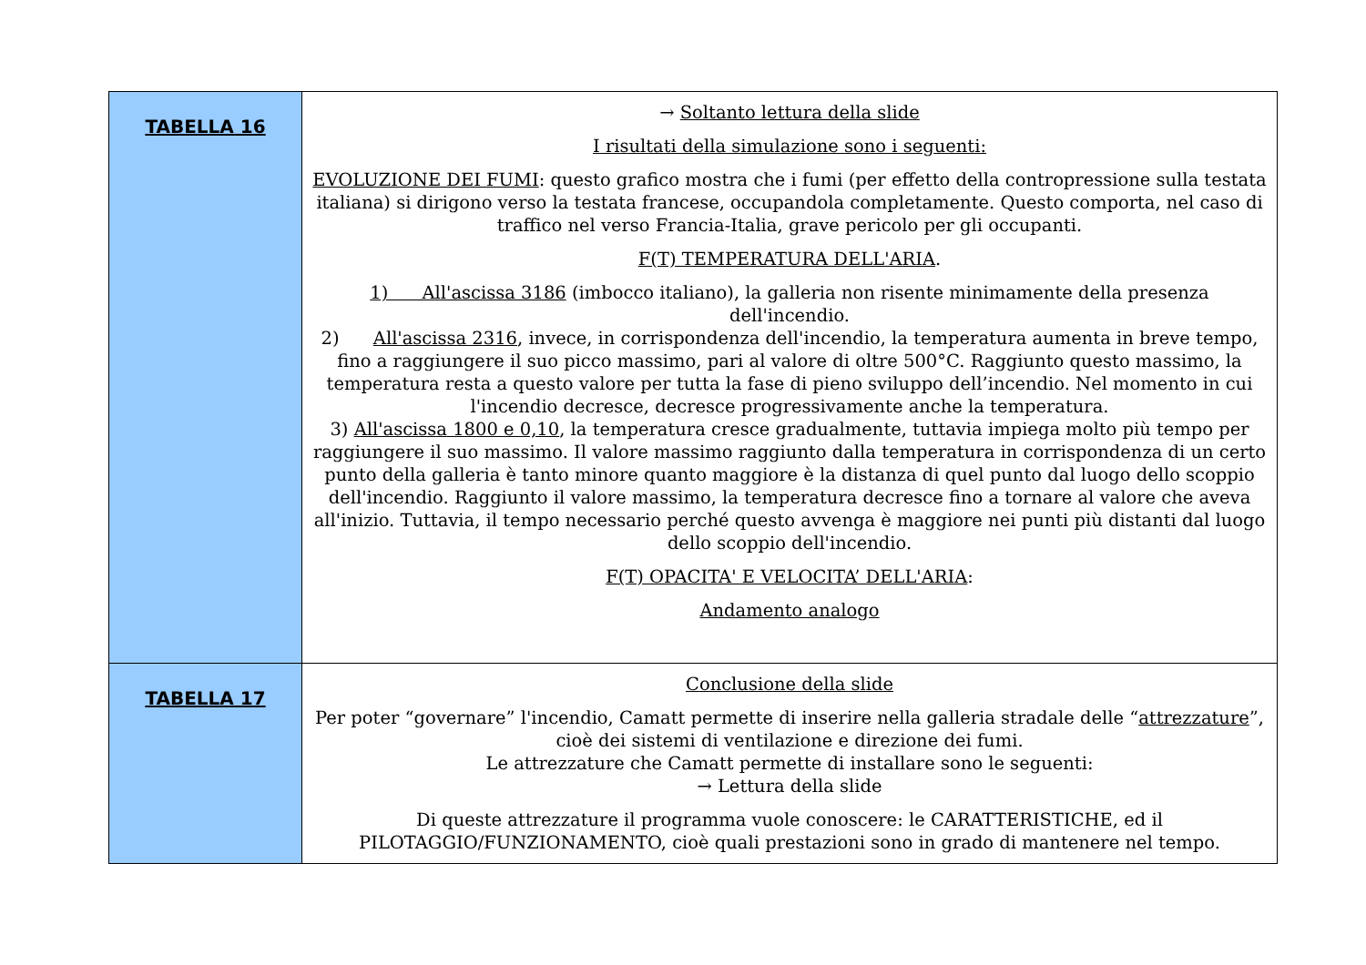| TABELLA 16 | → Soltanto lettura della slide I risultati della simulazione sono i seguenti: EVOLUZIONE DEI FUMI : questo grafico mostra che i fumi (per effetto della contropressione sulla testata italiana) si dirigono verso la testata francese, occupandola completamente. Questo comporta, nel caso di traffico nel verso Francia-Italia, grave pericolo per gli occupanti. F(T) TEMPERATURA DELL'ARIA . 1) All'ascissa 3186 (imbocco italiano), la galleria non risente minimamente della presenza dell'incendio. 2) All'ascissa 2316 , invece, in corrispondenza dell'incendio, la temperatura aumenta in breve tempo, fino a raggiungere il suo picco massimo, pari al valore di oltre 500°C. Raggiunto questo massimo, la temperatura resta a questo valore per tutta la fase di pieno sviluppo dell’incendio. Nel momento in cui l'incendio decresce, decresce progressivamente anche la temperatura. 3) All'ascissa 1800 e 0,10 , la temperatura cresce gradualmente, tuttavia impiega molto più tempo per raggiungere il suo massimo. Il valore massimo raggiunto dalla temperatura in corrispondenza di un certo punto della galleria è tanto minore quanto maggiore è la distanza di quel punto dal luogo dello scoppio dell'incendio. Raggiunto il valore massimo, la temperatura decresce fino a tornare al valore che aveva all'inizio. Tuttavia, il tempo necessario perché questo avvenga è maggiore nei punti più distanti dal luogo dello scoppio dell'incendio. F(T) OPACITA' E VELOCITA’ DELL'ARIA : Andamento analogo |
| TABELLA 17 | Conclusione della slide Per poter “governare” l'incendio, Camatt permette di inserire nella galleria stradale delle “ attrezzature ”, cioè dei sistemi di ventilazione e direzione dei fumi. Le attrezzature che Camatt permette di installare sono le seguenti: → Lettura della slide Di queste attrezzature il programma vuole conoscere: le CARATTERISTICHE, ed il PILOTAGGIO/FUNZIONAMENTO, cioè quali prestazioni sono in grado di mantenere nel tempo. |